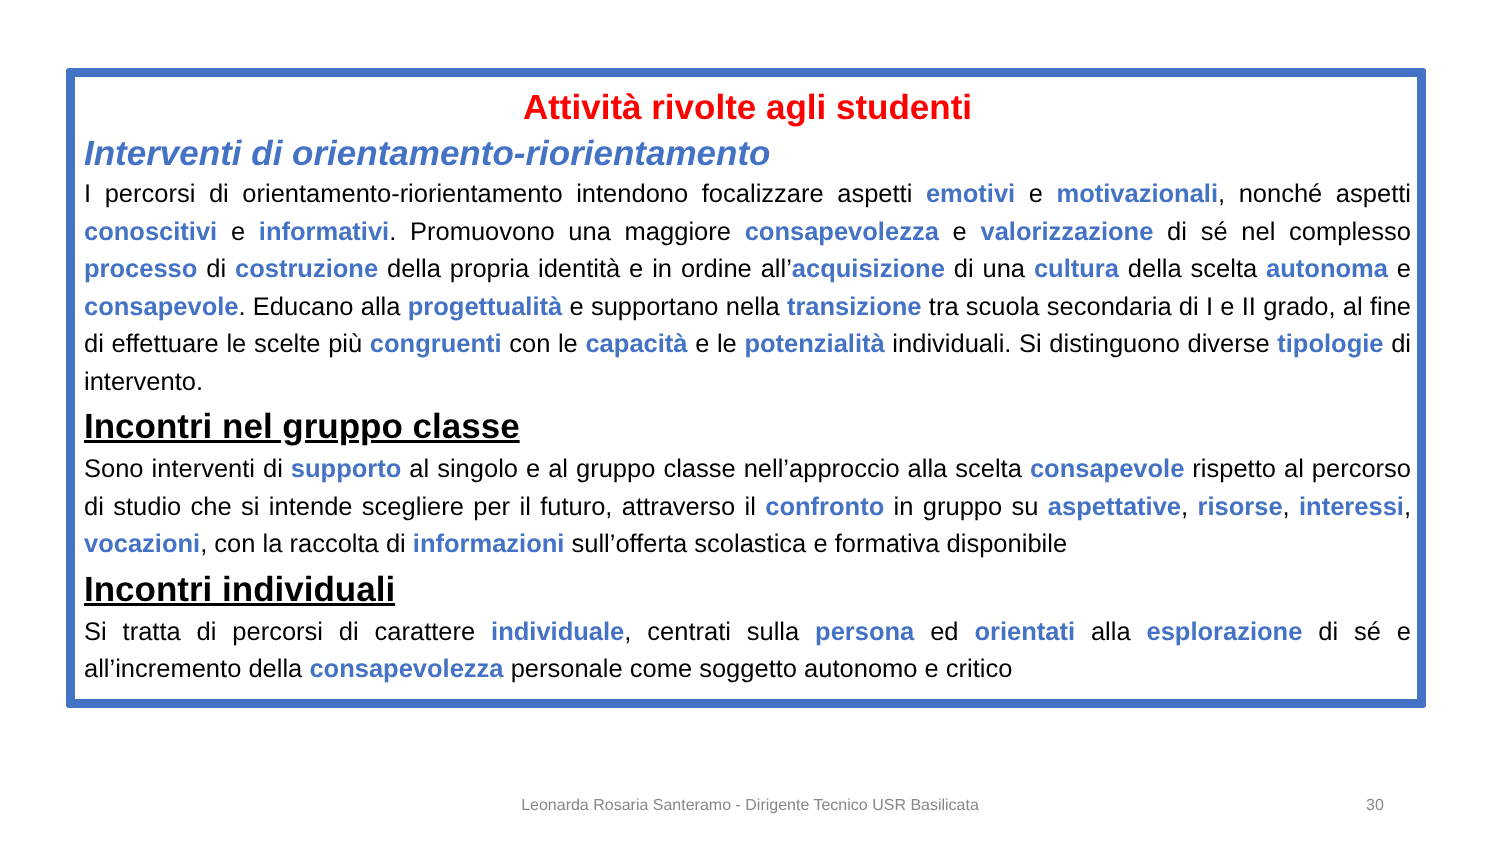Attività rivolte agli studenti
Interventi di orientamento-riorientamento
I percorsi di orientamento-riorientamento intendono focalizzare aspetti emotivi e motivazionali, nonché aspetti conoscitivi e informativi. Promuovono una maggiore consapevolezza e valorizzazione di sé nel complesso processo di costruzione della propria identità e in ordine all’acquisizione di una cultura della scelta autonoma e consapevole. Educano alla progettualità e supportano nella transizione tra scuola secondaria di I e II grado, al fine di effettuare le scelte più congruenti con le capacità e le potenzialità individuali. Si distinguono diverse tipologie di intervento.
Incontri nel gruppo classe
Sono interventi di supporto al singolo e al gruppo classe nell’approccio alla scelta consapevole rispetto al percorso di studio che si intende scegliere per il futuro, attraverso il confronto in gruppo su aspettative, risorse, interessi, vocazioni, con la raccolta di informazioni sull’offerta scolastica e formativa disponibile
Incontri individuali
Si tratta di percorsi di carattere individuale, centrati sulla persona ed orientati alla esplorazione di sé e all’incremento della consapevolezza personale come soggetto autonomo e critico
Leonarda Rosaria Santeramo - Dirigente Tecnico USR Basilicata 30